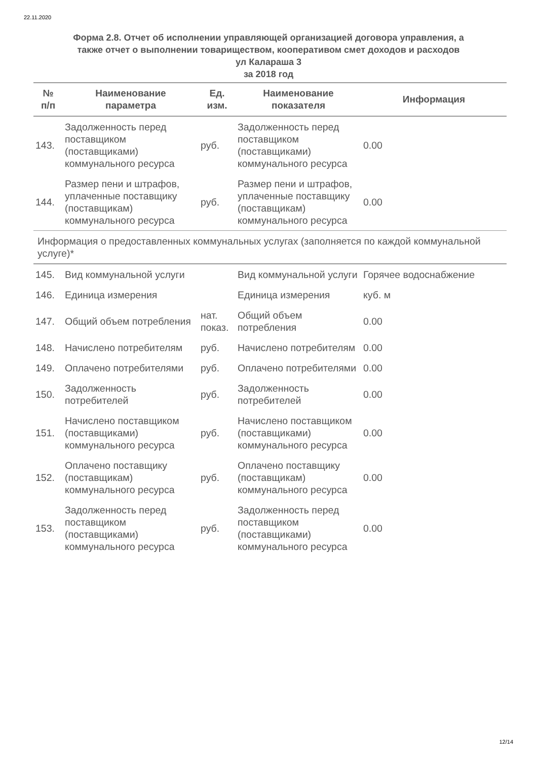22.11.2020
Форма 2.8. Отчет об исполнении управляющей организацией договора управления, а
также отчет о выполнении товариществом, кооперативом смет доходов и расходов
ул Калараша 3
за 2018 год
| № п/п | Наименование параметра | Ед. изм. | Наименование показателя | Информация |
| --- | --- | --- | --- | --- |
| 143. | Задолженность перед поставщиком (поставщиками) коммунального ресурса | руб. | Задолженность перед поставщиком (поставщиками) коммунального ресурса | 0.00 |
| 144. | Размер пени и штрафов, уплаченные поставщику (поставщикам) коммунального ресурса | руб. | Размер пени и штрафов, уплаченные поставщику (поставщикам) коммунального ресурса | 0.00 |
| Информация о предоставленных коммунальных услугах (заполняется по каждой коммунальной услуге)* | | | | |
| 145. | Вид коммунальной услуги | | Вид коммунальной услуги | Горячее водоснабжение |
| 146. | Единица измерения | | Единица измерения | куб. м |
| 147. | Общий объем потребления | нат. показ. | Общий объем потребления | 0.00 |
| 148. | Начислено потребителям | руб. | Начислено потребителям | 0.00 |
| 149. | Оплачено потребителями | руб. | Оплачено потребителями | 0.00 |
| 150. | Задолженность потребителей | руб. | Задолженность потребителей | 0.00 |
| 151. | Начислено поставщиком (поставщиками) коммунального ресурса | руб. | Начислено поставщиком (поставщиками) коммунального ресурса | 0.00 |
| 152. | Оплачено поставщику (поставщикам) коммунального ресурса | руб. | Оплачено поставщику (поставщикам) коммунального ресурса | 0.00 |
| 153. | Задолженность перед поставщиком (поставщиками) коммунального ресурса | руб. | Задолженность перед поставщиком (поставщиками) коммунального ресурса | 0.00 |
12/14